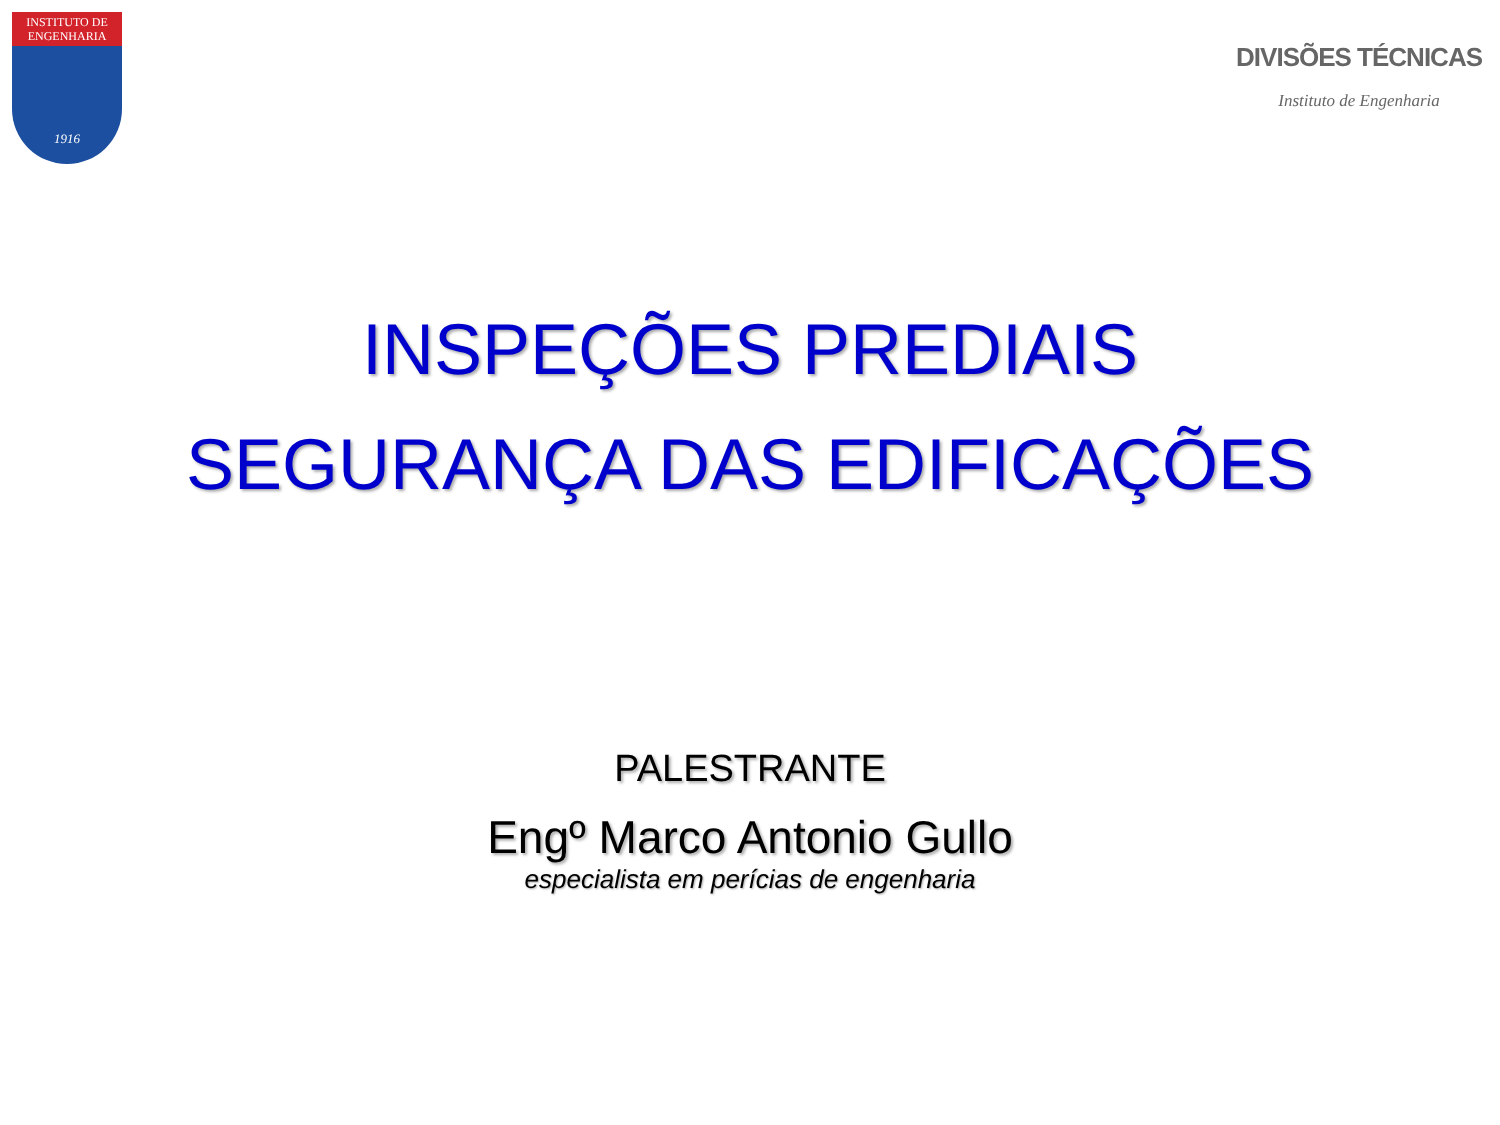INSTITUTO DE
ENGENHARIA
1916
DIVISÕES TÉCNICAS
Instituto de Engenharia
INSPEÇÕES PREDIAIS
SEGURANÇA DAS EDIFICAÇÕES
PALESTRANTE
Engº Marco Antonio Gullo
especialista em perícias de engenharia